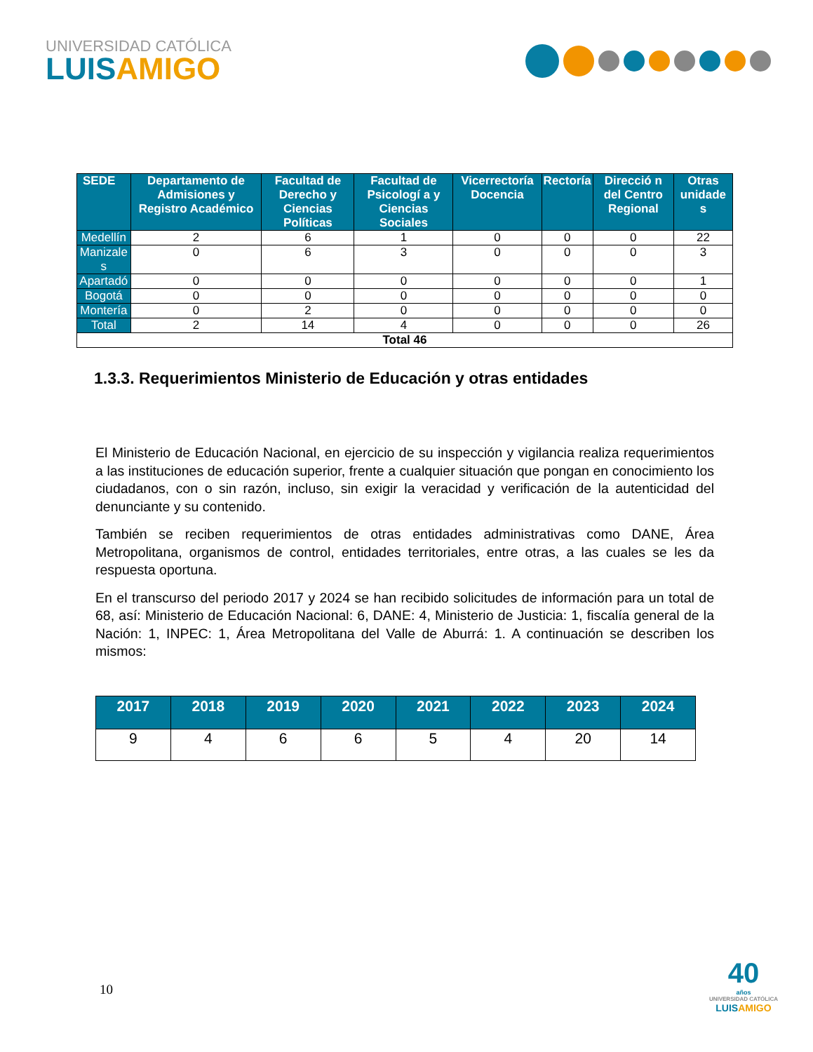UNIVERSIDAD CATÓLICA
LUISAMIGO
| SEDE | Departamento de Admisiones y Registro Académico | Facultad de Derecho y Ciencias Políticas | Facultad de Psicologí a y Ciencias Sociales | Vicerrectoría Docencia | Rectoría | Direcció n del Centro Regional | Otras unidade s |
| --- | --- | --- | --- | --- | --- | --- | --- |
| Medellín | 2 | 6 | 1 | 0 | 0 | 0 | 22 |
| Manizale s | 0 | 6 | 3 | 0 | 0 | 0 | 3 |
| Apartadó | 0 | 0 | 0 | 0 | 0 | 0 | 1 |
| Bogotá | 0 | 0 | 0 | 0 | 0 | 0 | 0 |
| Montería | 0 | 2 | 0 | 0 | 0 | 0 | 0 |
| Total | 2 | 14 | 4 | 0 | 0 | 0 | 26 |
| Total 46 | | | | | | | |
1.3.3. Requerimientos Ministerio de Educación y otras entidades
El Ministerio de Educación Nacional, en ejercicio de su inspección y vigilancia realiza requerimientos a las instituciones de educación superior, frente a cualquier situación que pongan en conocimiento los ciudadanos, con o sin razón, incluso, sin exigir la veracidad y verificación de la autenticidad del denunciante y su contenido.
También se reciben requerimientos de otras entidades administrativas como DANE, Área Metropolitana, organismos de control, entidades territoriales, entre otras, a las cuales se les da respuesta oportuna.
En el transcurso del periodo 2017 y 2024 se han recibido solicitudes de información para un total de 68, así: Ministerio de Educación Nacional: 6, DANE: 4, Ministerio de Justicia: 1, fiscalía general de la Nación: 1, INPEC: 1, Área Metropolitana del Valle de Aburrá: 1. A continuación se describen los mismos:
| 2017 | 2018 | 2019 | 2020 | 2021 | 2022 | 2023 | 2024 |
| --- | --- | --- | --- | --- | --- | --- | --- |
| 9 | 4 | 6 | 6 | 5 | 4 | 20 | 14 |
10
40
años
UNIVERSIDAD CATÓLICA
LUISAMIGO